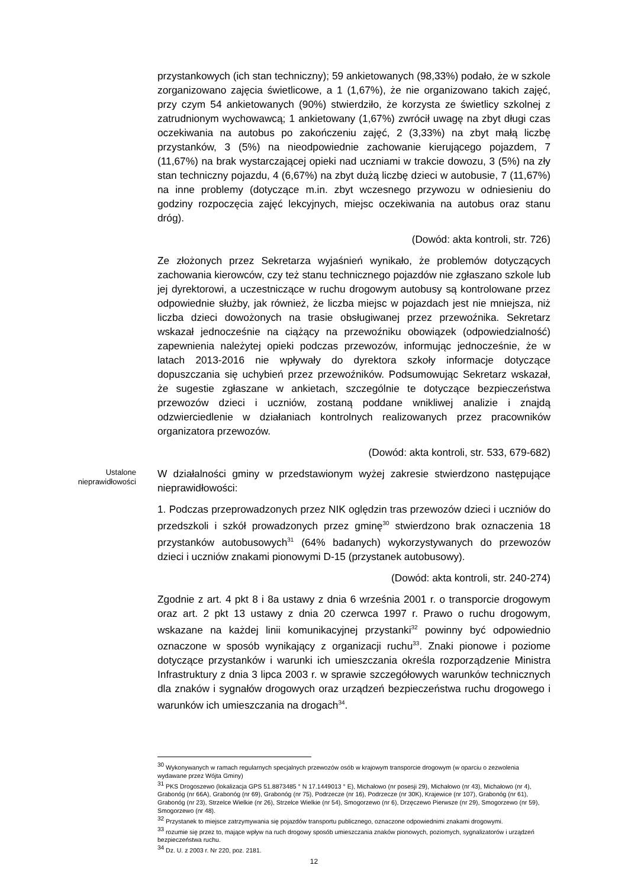przystankowych (ich stan techniczny); 59 ankietowanych (98,33%) podało, że w szkole zorganizowano zajęcia świetlicowe, a 1 (1,67%), że nie organizowano takich zajęć, przy czym 54 ankietowanych (90%) stwierdziło, że korzysta ze świetlicy szkolnej z zatrudnionym wychowawcą; 1 ankietowany (1,67%) zwrócił uwagę na zbyt długi czas oczekiwania na autobus po zakończeniu zajęć, 2 (3,33%) na zbyt małą liczbę przystanków, 3 (5%) na nieodpowiednie zachowanie kierującego pojazdem, 7 (11,67%) na brak wystarczającej opieki nad uczniami w trakcie dowozu, 3 (5%) na zły stan techniczny pojazdu, 4 (6,67%) na zbyt dużą liczbę dzieci w autobusie, 7 (11,67%) na inne problemy (dotyczące m.in. zbyt wczesnego przywozu w odniesieniu do godziny rozpoczęcia zajęć lekcyjnych, miejsc oczekiwania na autobus oraz stanu dróg).
(Dowód: akta kontroli, str. 726)
Ze złożonych przez Sekretarza wyjaśnień wynikało, że problemów dotyczących zachowania kierowców, czy też stanu technicznego pojazdów nie zgłaszano szkole lub jej dyrektorowi, a uczestniczące w ruchu drogowym autobusy są kontrolowane przez odpowiednie służby, jak również, że liczba miejsc w pojazdach jest nie mniejsza, niż liczba dzieci dowożonych na trasie obsługiwanej przez przewoźnika. Sekretarz wskazał jednocześnie na ciążący na przewoźniku obowiązek (odpowiedzialność) zapewnienia należytej opieki podczas przewozów, informując jednocześnie, że w latach 2013-2016 nie wpływały do dyrektora szkoły informacje dotyczące dopuszczania się uchybień przez przewoźników. Podsumowując Sekretarz wskazał, że sugestie zgłaszane w ankietach, szczególnie te dotyczące bezpieczeństwa przewozów dzieci i uczniów, zostaną poddane wnikliwej analizie i znajdą odzwierciedlenie w działaniach kontrolnych realizowanych przez pracowników organizatora przewozów.
(Dowód: akta kontroli, str. 533, 679-682)
Ustalone nieprawidłowości
W działalności gminy w przedstawionym wyżej zakresie stwierdzono następujące nieprawidłowości:
1. Podczas przeprowadzonych przez NIK oględzin tras przewozów dzieci i uczniów do przedszkoli i szkół prowadzonych przez gminę<sup>30</sup> stwierdzono brak oznaczenia 18 przystanków autobusowych<sup>31</sup> (64% badanych) wykorzystywanych do przewozów dzieci i uczniów znakami pionowymi D-15 (przystanek autobusowy).
(Dowód: akta kontroli, str. 240-274)
Zgodnie z art. 4 pkt 8 i 8a ustawy z dnia 6 września 2001 r. o transporcie drogowym oraz art. 2 pkt 13 ustawy z dnia 20 czerwca 1997 r. Prawo o ruchu drogowym, wskazane na każdej linii komunikacyjnej przystanki<sup>32</sup> powinny być odpowiednio oznaczone w sposób wynikający z organizacji ruchu<sup>33</sup>. Znaki pionowe i poziome dotyczące przystanków i warunki ich umieszczania określa rozporządzenie Ministra Infrastruktury z dnia 3 lipca 2003 r. w sprawie szczegółowych warunków technicznych dla znaków i sygnałów drogowych oraz urządzeń bezpieczeństwa ruchu drogowego i warunków ich umieszczania na drogach<sup>34</sup>.
<sup>30</sup> Wykonywanych w ramach regularnych specjalnych przewozów osób w krajowym transporcie drogowym (w oparciu o zezwolenia wydawane przez Wójta Gminy)
<sup>31</sup> PKS Drogoszewo (lokalizacja GPS 51.8873485 ° N 17.1449013 ° E), Michałowo (nr posesji 29), Michałowo (nr 43), Michałowo (nr 4), Grabonóg (nr 66A), Grabonóg (nr 69), Grabonóg (nr 75), Podrzecze (nr 16), Podrzecze (nr 30K), Krajewice (nr 107), Grabonóg (nr 61), Grabonóg (nr 23), Strzelce Wielkie (nr 26), Strzelce Wielkie (nr 54), Smogorzewo (nr 6), Drzęczewo Pierwsze (nr 29), Smogorzewo (nr 59), Smogorzewo (nr 48).
<sup>32</sup> Przystanek to miejsce zatrzymywania się pojazdów transportu publicznego, oznaczone odpowiednimi znakami drogowymi.
<sup>33</sup> rozumie się przez to, mające wpływ na ruch drogowy sposób umieszczania znaków pionowych, poziomych, sygnalizatorów i urządzeń bezpieczeństwa ruchu.
<sup>34</sup> Dz. U. z 2003 r. Nr 220, poz. 2181.
12